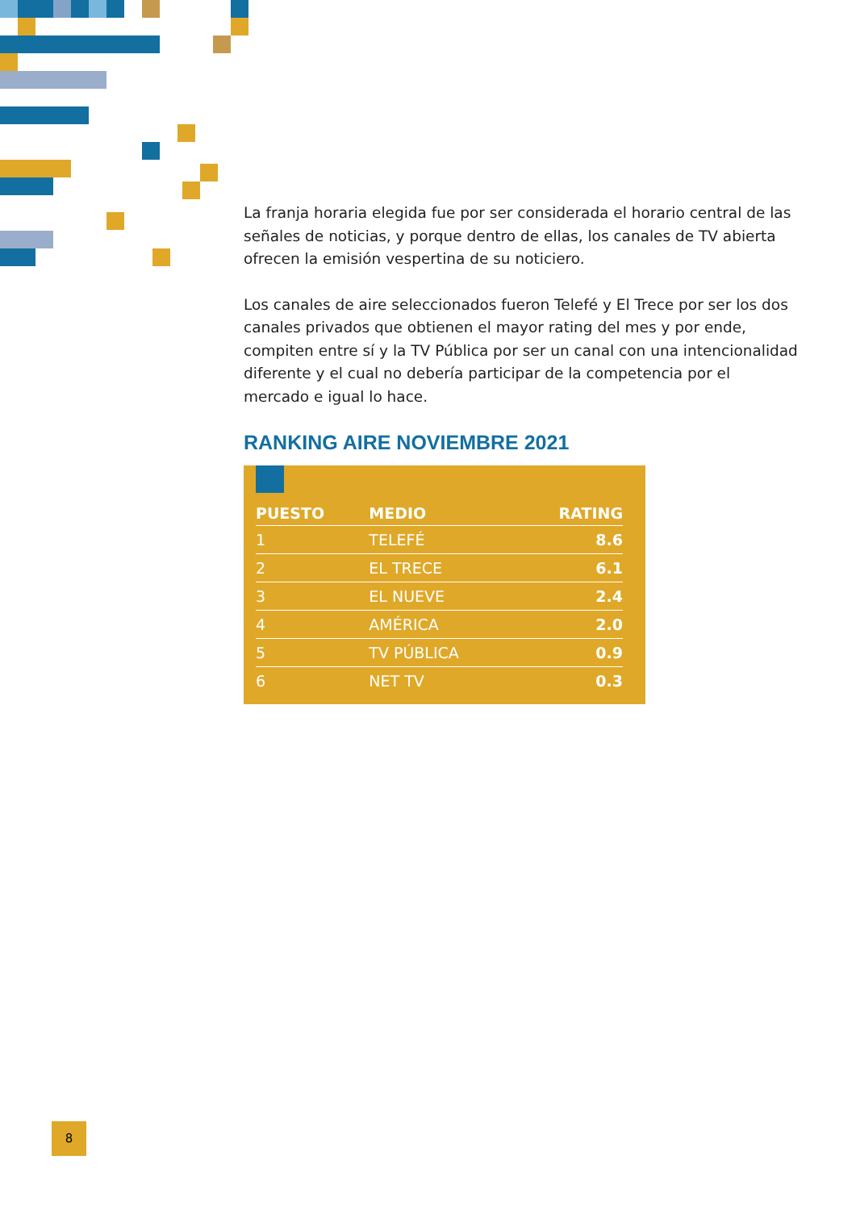La franja horaria elegida fue por ser considerada el horario central de las señales de noticias, y porque dentro de ellas, los canales de TV abierta ofrecen la emisión vespertina de su noticiero.
Los canales de aire seleccionados fueron Telefé y El Trece por ser los dos canales privados que obtienen el mayor rating del mes y por ende, compiten entre sí y la TV Pública por ser un canal con una intencionalidad diferente y el cual no debería participar de la competencia por el mercado e igual lo hace.
RANKING AIRE NOVIEMBRE 2021
| PUESTO | MEDIO | RATING |
| --- | --- | --- |
| 1 | TELEFÉ | 8.6 |
| 2 | EL TRECE | 6.1 |
| 3 | EL NUEVE | 2.4 |
| 4 | AMÉRICA | 2.0 |
| 5 | TV PÚBLICA | 0.9 |
| 6 | NET TV | 0.3 |
8